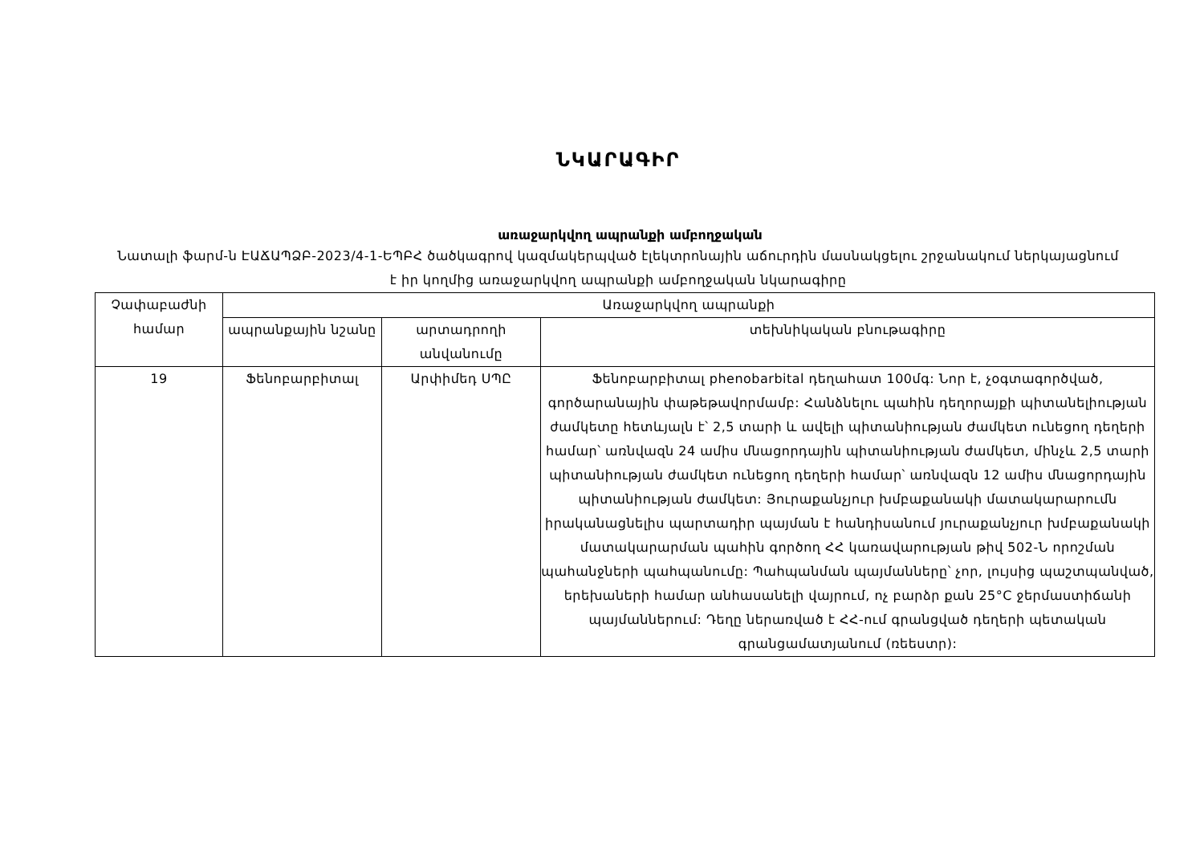ՆԿԱՐԱԳԻՐ
առաջարկվող ապրանքի ամբողջական
Նատալի ֆարմ-ն ԷԱՃԱՊՁԲ-2023/4-1-ԵՊԲՀ ծածկագրով կազմակերպված էլեկտրոնային աճուրդին մասնակցելու շրջանակում ներկայացնում է իր կողմից առաջարկվող ապրանքի ամբողջական նկարագիրը
| Չափաբաժնի համար | Առաջարկվող ապրանքի | | |
| --- | --- | --- | --- |
| | ապրանքային նշանը | արտադրողի անվանումը | տեխնիկական բնութագիրը |
| 19 | Ֆենոբարբիտալ | Արփիմեդ ՍՊԸ | Ֆենոբարբիտալ phenobarbital դեղահատ 100մգ: Նոր է, չօգտագործված, գործարանային փաթեթավորմամբ: Հանձնելու պահին դեղորայքի պիտանելիության ժամկետը հետևյալն է՝ 2,5 տարի և ավելի պիտանիության ժամկետ ունեցող դեղերի համար՝ առնվազն 24 ամիս մնացորդային պիտանիության ժամկետ, մինչև 2,5 տարի պիտանիության ժամկետ ունեցող դեղերի համար՝ առնվազն 12 ամիս մնացորդային պիտանիության ժամկետ: Յուրաքանչյուր խմբաքանակի մատակարարումն իրականացնելիս պարտադիր պայման է հանդիսանում յուրաքանչյուր խմբաքանակի մատակարարման պահին գործող ՀՀ կառավարության թիվ 502-Ն որոշման պահանջների պահպանումը: Պահպանման պայմանները՝ չոր, լույսից պաշտպանված, երեխաների համար անհասանելի վայրում, ոչ բարձր քան 25°C ջերմաստիճանի պայմաններում: Դեղը ներառված է ՀՀ-ում գրանցված դեղերի պետական գրանցամատյանում (ռեեստր): |